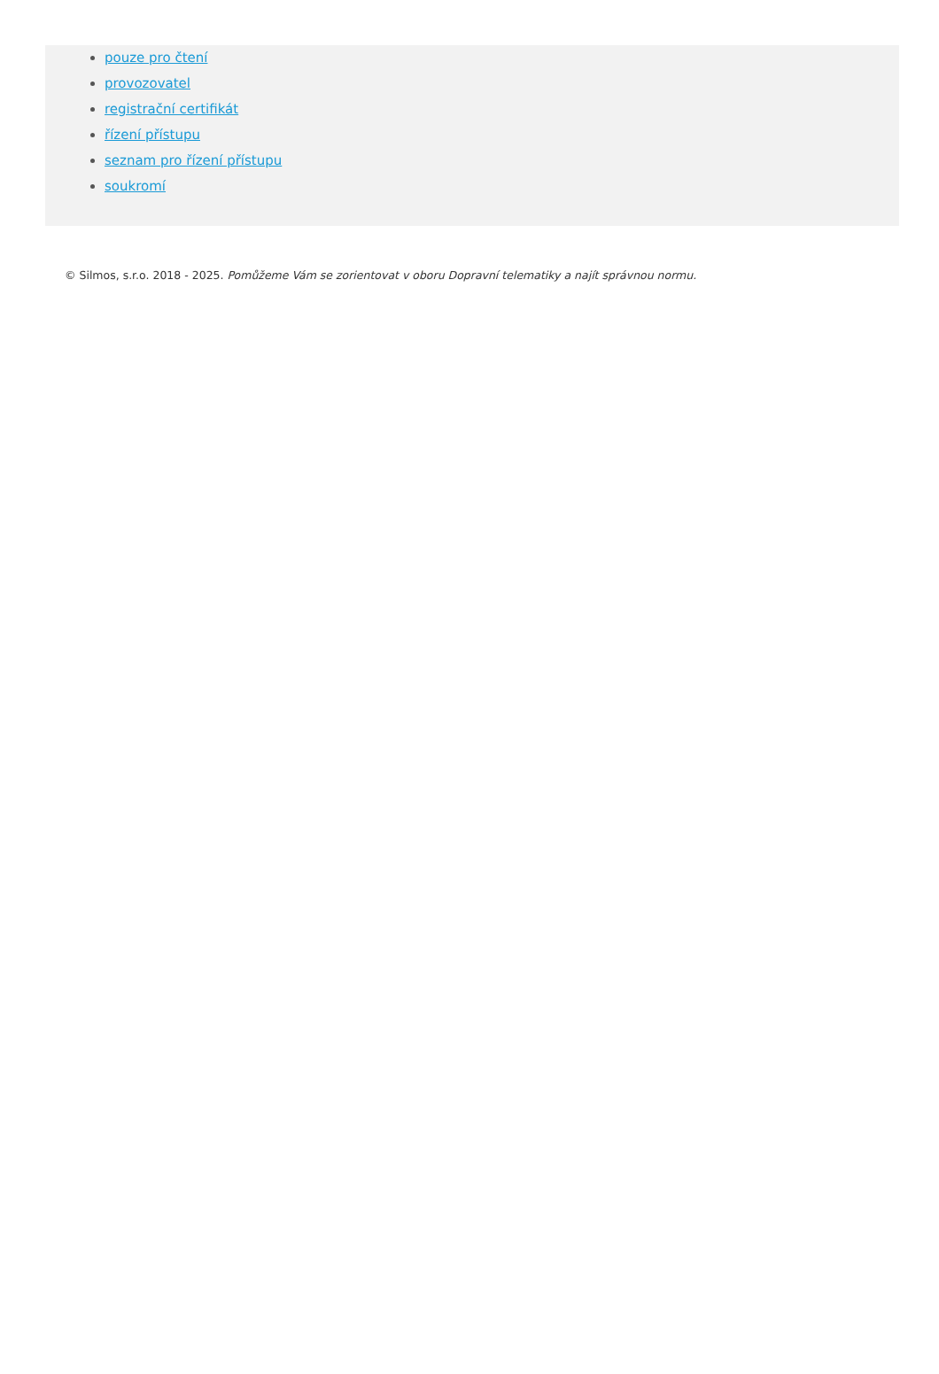pouze pro čtení
provozovatel
registrační certifikát
řízení přístupu
seznam pro řízení přístupu
soukromí
© Silmos, s.r.o. 2018 - 2025. Pomůžeme Vám se zorientovat v oboru Dopravní telematiky a najít správnou normu.